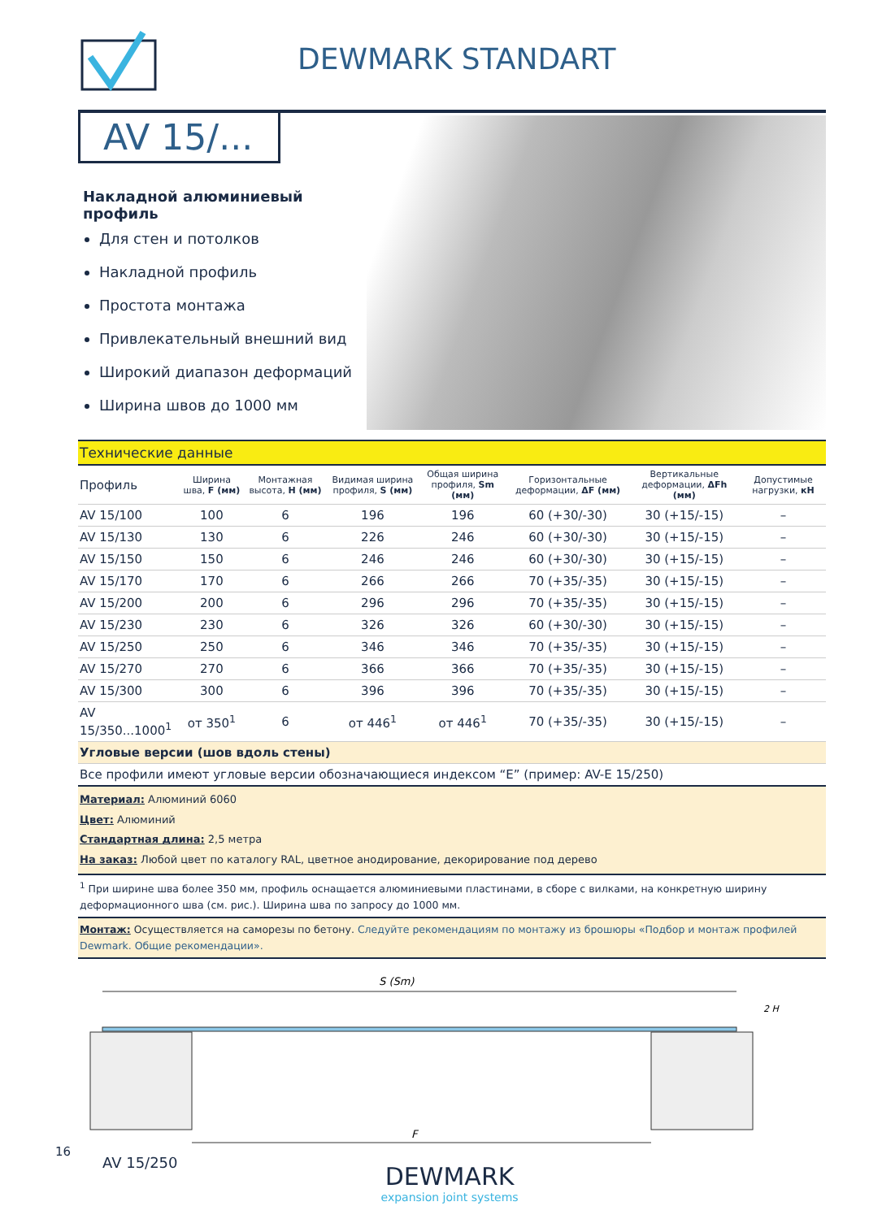DEWMARK STANDART
AV 15/...
Накладной алюминиевый профиль
Для стен и потолков
Накладной профиль
Простота монтажа
Привлекательный внешний вид
Широкий диапазон деформаций
Ширина швов до 1000 мм
| Технические данные | | | | | | | |
| --- | --- | --- | --- | --- | --- | --- | --- |
| Профиль | Ширина шва, F (мм) | Монтажная высота, H (мм) | Видимая ширина профиля, S (мм) | Общая ширина профиля, Sm (мм) | Горизонтальные деформации, ΔF (мм) | Вертикальные деформации, ΔFh (мм) | Допустимые нагрузки, кН |
| AV 15/100 | 100 | 6 | 196 | 196 | 60 (+30/-30) | 30 (+15/-15) | – |
| AV 15/130 | 130 | 6 | 226 | 246 | 60 (+30/-30) | 30 (+15/-15) | – |
| AV 15/150 | 150 | 6 | 246 | 246 | 60 (+30/-30) | 30 (+15/-15) | – |
| AV 15/170 | 170 | 6 | 266 | 266 | 70 (+35/-35) | 30 (+15/-15) | – |
| AV 15/200 | 200 | 6 | 296 | 296 | 70 (+35/-35) | 30 (+15/-15) | – |
| AV 15/230 | 230 | 6 | 326 | 326 | 60 (+30/-30) | 30 (+15/-15) | – |
| AV 15/250 | 250 | 6 | 346 | 346 | 70 (+35/-35) | 30 (+15/-15) | – |
| AV 15/270 | 270 | 6 | 366 | 366 | 70 (+35/-35) | 30 (+15/-15) | – |
| AV 15/300 | 300 | 6 | 396 | 396 | 70 (+35/-35) | 30 (+15/-15) | – |
| AV 15/350...1000<sup>1</sup> | от 350<sup>1</sup> | 6 | от 446<sup>1</sup> | от 446<sup>1</sup> | 70 (+35/-35) | 30 (+15/-15) | – |
| Угловые версии (шов вдоль стены) | | | | | | | |
| Все профили имеют угловые версии обозначающиеся индексом “E” (пример: AV-E 15/250) | | | | | | | |
| Материал: Алюминий 6060 Цвет: Алюминий Стандартная длина: 2,5 метра На заказ: Любой цвет по каталогу RAL, цветное анодирование, декорирование под дерево | | | | | | | |
| <sup>1</sup> При ширине шва более 350 мм, профиль оснащается алюминиевыми пластинами, в сборе с вилками, на конкретную ширину деформационного шва (см. рис.). Ширина шва по запросу до 1000 мм. | | | | | | | |
| Монтаж: Осуществляется на саморезы по бетону. Следуйте рекомендациям по монтажу из брошюры «Подбор и монтаж профилей Dewmark. Общие рекомендации». | | | | | | | |
S (Sm)
F
2 H
AV 15/250
DEWMARK
expansion joint systems
16